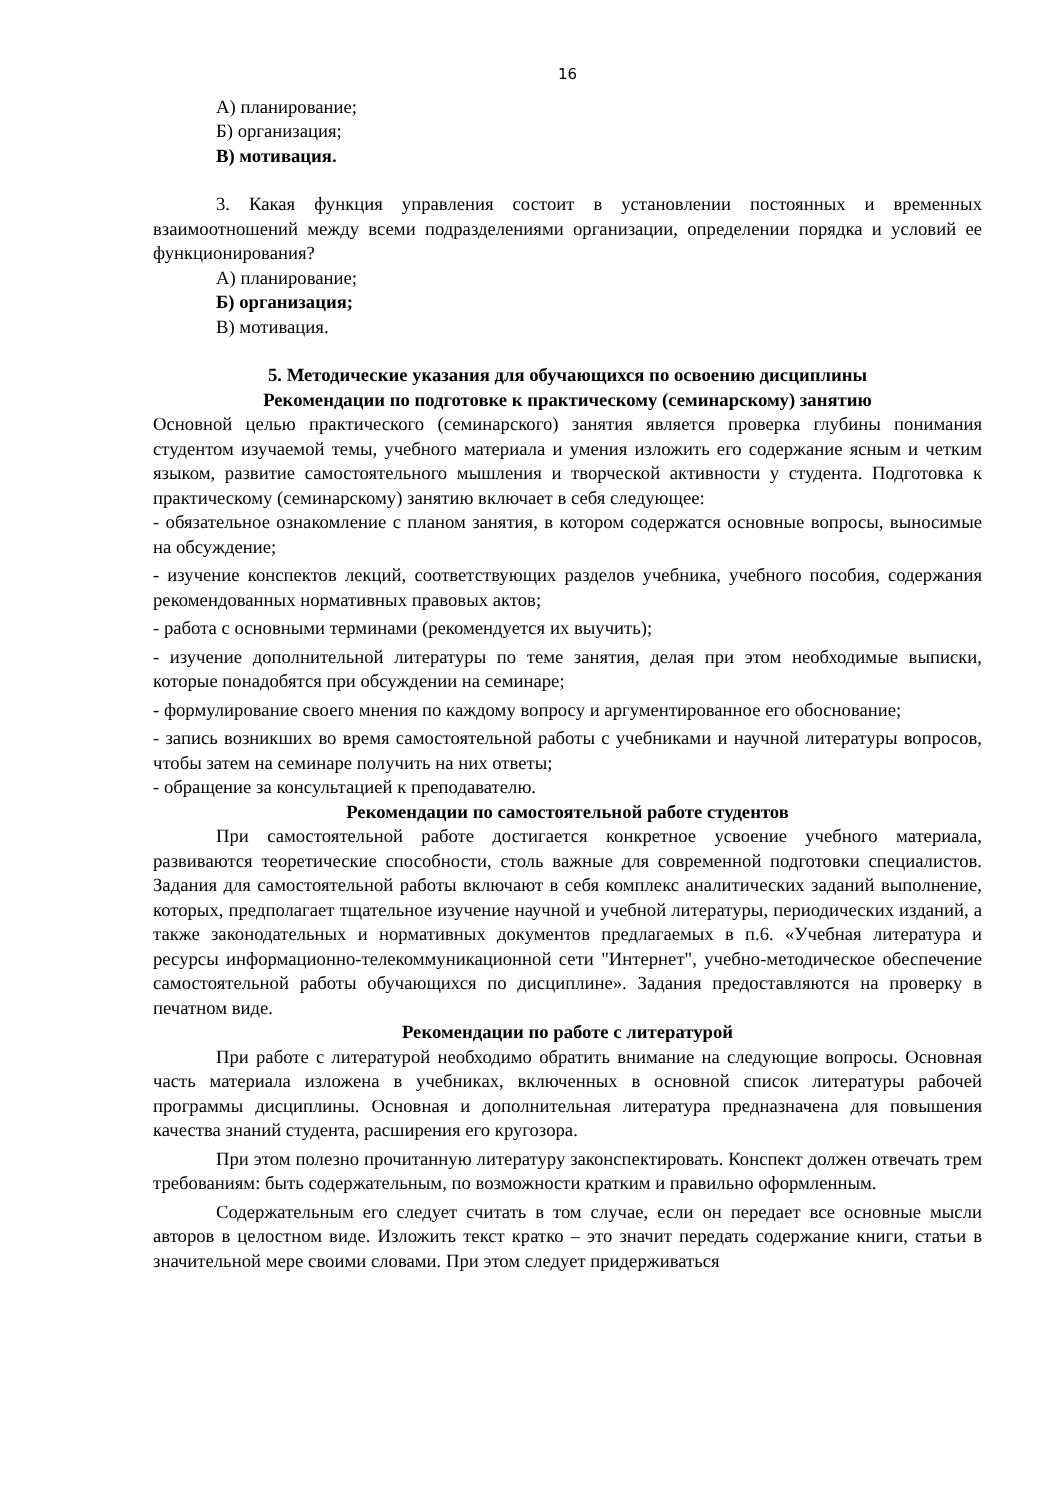16
А) планирование;
Б) организация;
В) мотивация.
3. Какая функция управления состоит в установлении постоянных и временных взаимоотношений между всеми подразделениями организации, определении порядка и условий ее функционирования?
А) планирование;
Б) организация;
В) мотивация.
5. Методические указания для обучающихся по освоению дисциплины
Рекомендации по подготовке к практическому (семинарскому) занятию
Основной целью практического (семинарского) занятия является проверка глубины понимания студентом изучаемой темы, учебного материала и умения изложить его содержание ясным и четким языком, развитие самостоятельного мышления и творческой активности у студента. Подготовка к практическому (семинарскому) занятию включает в себя следующее:
- обязательное ознакомление с планом занятия, в котором содержатся основные вопросы, выносимые на обсуждение;
- изучение конспектов лекций, соответствующих разделов учебника, учебного пособия, содержания рекомендованных нормативных правовых актов;
- работа с основными терминами (рекомендуется их выучить);
- изучение дополнительной литературы по теме занятия, делая при этом необходимые выписки, которые понадобятся при обсуждении на семинаре;
- формулирование своего мнения по каждому вопросу и аргументированное его обоснование;
- запись возникших во время самостоятельной работы с учебниками и научной литературы вопросов, чтобы затем на семинаре получить на них ответы;
- обращение за консультацией к преподавателю.
Рекомендации по самостоятельной работе студентов
При самостоятельной работе достигается конкретное усвоение учебного материала, развиваются теоретические способности, столь важные для современной подготовки специалистов. Задания для самостоятельной работы включают в себя комплекс аналитических заданий выполнение, которых, предполагает тщательное изучение научной и учебной литературы, периодических изданий, а также законодательных и нормативных документов предлагаемых в п.6. «Учебная литература и ресурсы информационно-телекоммуникационной сети "Интернет", учебно-методическое обеспечение самостоятельной работы обучающихся по дисциплине». Задания предоставляются на проверку в печатном виде.
Рекомендации по работе с литературой
При работе с литературой необходимо обратить внимание на следующие вопросы. Основная часть материала изложена в учебниках, включенных в основной список литературы рабочей программы дисциплины. Основная и дополнительная литература предназначена для повышения качества знаний студента, расширения его кругозора.
При этом полезно прочитанную литературу законспектировать. Конспект должен отвечать трем требованиям: быть содержательным, по возможности кратким и правильно оформленным.
Содержательным его следует считать в том случае, если он передает все основные мысли авторов в целостном виде. Изложить текст кратко – это значит передать содержание книги, статьи в значительной мере своими словами. При этом следует придерживаться